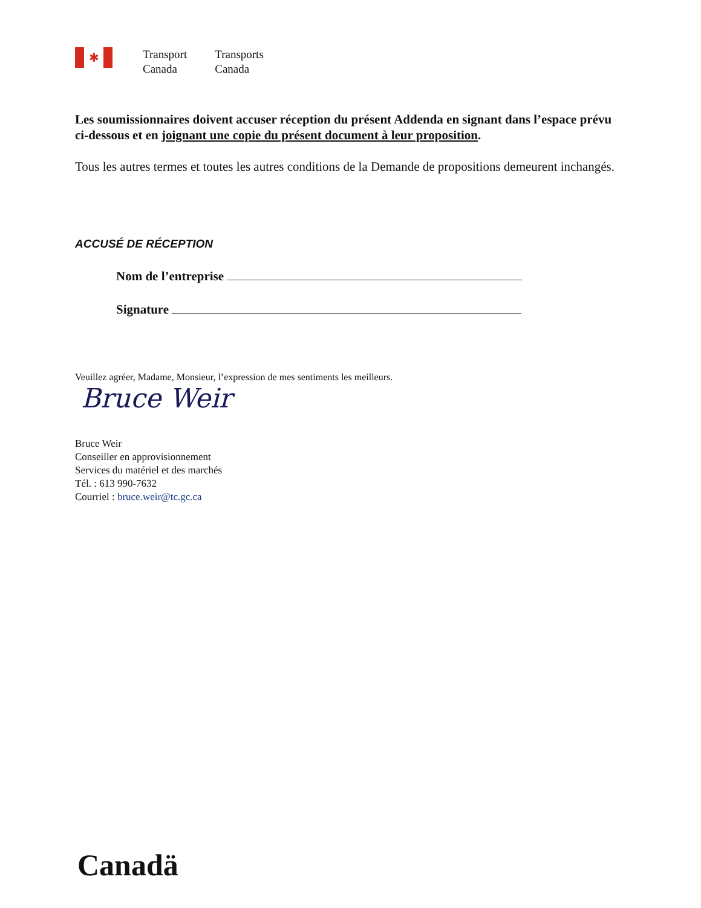✱
Transport
Canada
Transports
Canada
Les soumissionnaires doivent accuser réception du présent Addenda en signant dans l’espace prévu ci-dessous et en joignant une copie du présent document à leur proposition.
Tous les autres termes et toutes les autres conditions de la Demande de propositions demeurent inchangés.
ACCUSÉ DE RÉCEPTION
Nom de l’entreprise
Signature
Veuillez agréer, Madame, Monsieur, l’expression de mes sentiments les meilleurs.
Bruce Weir
Bruce Weir
Conseiller en approvisionnement
Services du matériel et des marchés
Tél. : 613 990-7632
Courriel : bruce.weir@tc.gc.ca
Canadä